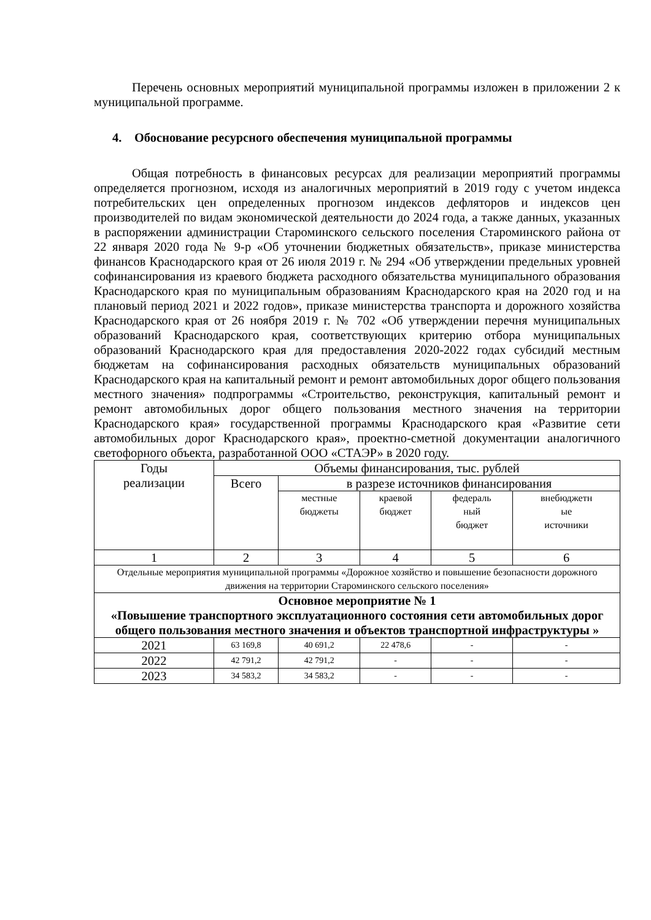Перечень основных мероприятий муниципальной программы изложен в приложении 2 к муниципальной программе.
4. Обоснование ресурсного обеспечения муниципальной программы
Общая потребность в финансовых ресурсах для реализации мероприятий программы определяется прогнозном, исходя из аналогичных мероприятий в 2019 году с учетом индекса потребительских цен определенных прогнозом индексов дефляторов и индексов цен производителей по видам экономической деятельности до 2024 года, а также данных, указанных в распоряжении администрации Староминского сельского поселения Староминского района от 22 января 2020 года № 9-р «Об уточнении бюджетных обязательств», приказе министерства финансов Краснодарского края от 26 июля 2019 г. № 294 «Об утверждении предельных уровней софинансирования из краевого бюджета расходного обязательства муниципального образования Краснодарского края по муниципальным образованиям Краснодарского края на 2020 год и на плановый период 2021 и 2022 годов», приказе министерства транспорта и дорожного хозяйства Краснодарского края от 26 ноября 2019 г. № 702 «Об утверждении перечня муниципальных образований Краснодарского края, соответствующих критерию отбора муниципальных образований Краснодарского края для предоставления 2020-2022 годах субсидий местным бюджетам на софинансирования расходных обязательств муниципальных образований Краснодарского края на капитальный ремонт и ремонт автомобильных дорог общего пользования местного значения» подпрограммы «Строительство, реконструкция, капитальный ремонт и ремонт автомобильных дорог общего пользования местного значения на территории Краснодарского края» государственной программы Краснодарского края «Развитие сети автомобильных дорог Краснодарского края», проектно-сметной документации аналогичного светофорного объекта, разработанной ООО «СТАЭР» в 2020 году.
| Годы реализации | Объемы финансирования, тыс. рублей | | | | |
| --- | --- | --- | --- | --- | --- |
| | Всего | в разрезе источников финансирования | | | |
| | | местные бюджеты | краевой бюджет | федераль ный бюджет | внебюджетн ые источники |
| 1 | 2 | 3 | 4 | 5 | 6 |
| Отдельные мероприятия муниципальной программы «Дорожное хозяйство и повышение безопасности дорожного движения на территории Староминского сельского поселения» | | | | | |
| Основное мероприятие № 1 «Повышение транспортного эксплуатационного состояния сети автомобильных дорог общего пользования местного значения и объектов транспортной инфраструктуры » | | | | | |
| 2021 | 63 169,8 | 40 691,2 | 22 478,6 | - | - |
| 2022 | 42 791,2 | 42 791,2 | - | - | - |
| 2023 | 34 583,2 | 34 583,2 | - | - | - |